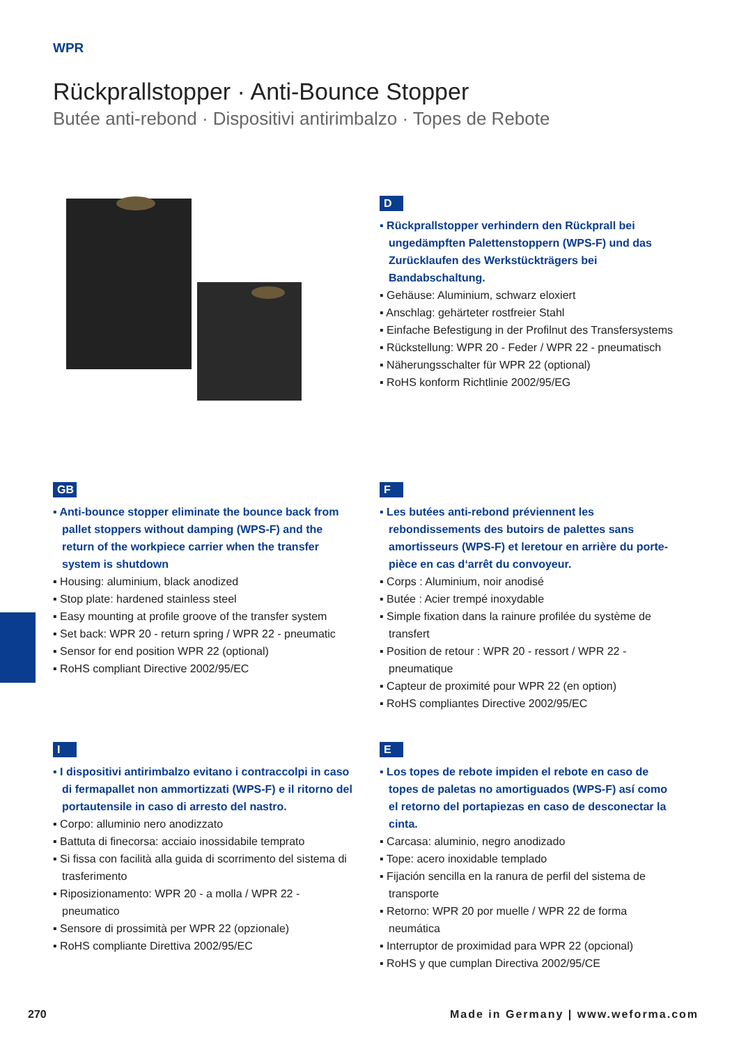WPR
Rückprallstopper · Anti-Bounce Stopper
Butée anti-rebond · Dispositivi antirimbalzo · Topes de Rebote
D
▪ Rückprallstopper verhindern den Rückprall bei ungedämpften Palettenstoppern (WPS-F) und das Zurücklaufen des Werkstückträgers bei Bandabschaltung.
▪ Gehäuse: Aluminium, schwarz eloxiert
▪ Anschlag: gehärteter rostfreier Stahl
▪ Einfache Befestigung in der Profilnut des Transfersystems
▪ Rückstellung: WPR 20 - Feder / WPR 22 - pneumatisch
▪ Näherungsschalter für WPR 22 (optional)
▪ RoHS konform Richtlinie 2002/95/EG
GB
▪ Anti-bounce stopper eliminate the bounce back from pallet stoppers without damping (WPS-F) and the return of the workpiece carrier when the transfer system is shutdown
▪ Housing: aluminium, black anodized
▪ Stop plate: hardened stainless steel
▪ Easy mounting at profile groove of the transfer system
▪ Set back: WPR 20 - return spring / WPR 22 - pneumatic
▪ Sensor for end position WPR 22 (optional)
▪ RoHS compliant Directive 2002/95/EC
F
▪ Les butées anti-rebond préviennent les rebondissements des butoirs de palettes sans amortisseurs (WPS-F) et leretour en arrière du porte-pièce en cas d‘arrêt du convoyeur.
▪ Corps : Aluminium, noir anodisé
▪ Butée : Acier trempé inoxydable
▪ Simple fixation dans la rainure profilée du système de transfert
▪ Position de retour : WPR 20 - ressort / WPR 22 - pneumatique
▪ Capteur de proximité pour WPR 22 (en option)
▪ RoHS compliantes Directive 2002/95/EC
I
▪ I dispositivi antirimbalzo evitano i contraccolpi in caso di fermapallet non ammortizzati (WPS-F) e il ritorno del portautensile in caso di arresto del nastro.
▪ Corpo: alluminio nero anodizzato
▪ Battuta di finecorsa: acciaio inossidabile temprato
▪ Si fissa con facilità alla guida di scorrimento del sistema di trasferimento
▪ Riposizionamento: WPR 20 - a molla / WPR 22 - pneumatico
▪ Sensore di prossimità per WPR 22 (opzionale)
▪ RoHS compliante Direttiva 2002/95/EC
E
▪ Los topes de rebote impiden el rebote en caso de topes de paletas no amortiguados (WPS-F) así como el retorno del portapiezas en caso de desconectar la cinta.
▪ Carcasa: aluminio, negro anodizado
▪ Tope: acero inoxidable templado
▪ Fijación sencilla en la ranura de perfil del sistema de transporte
▪ Retorno: WPR 20 por muelle / WPR 22 de forma neumática
▪ Interruptor de proximidad para WPR 22 (opcional)
▪ RoHS y que cumplan Directiva 2002/95/CE
270
Made in Germany | www.weforma.com